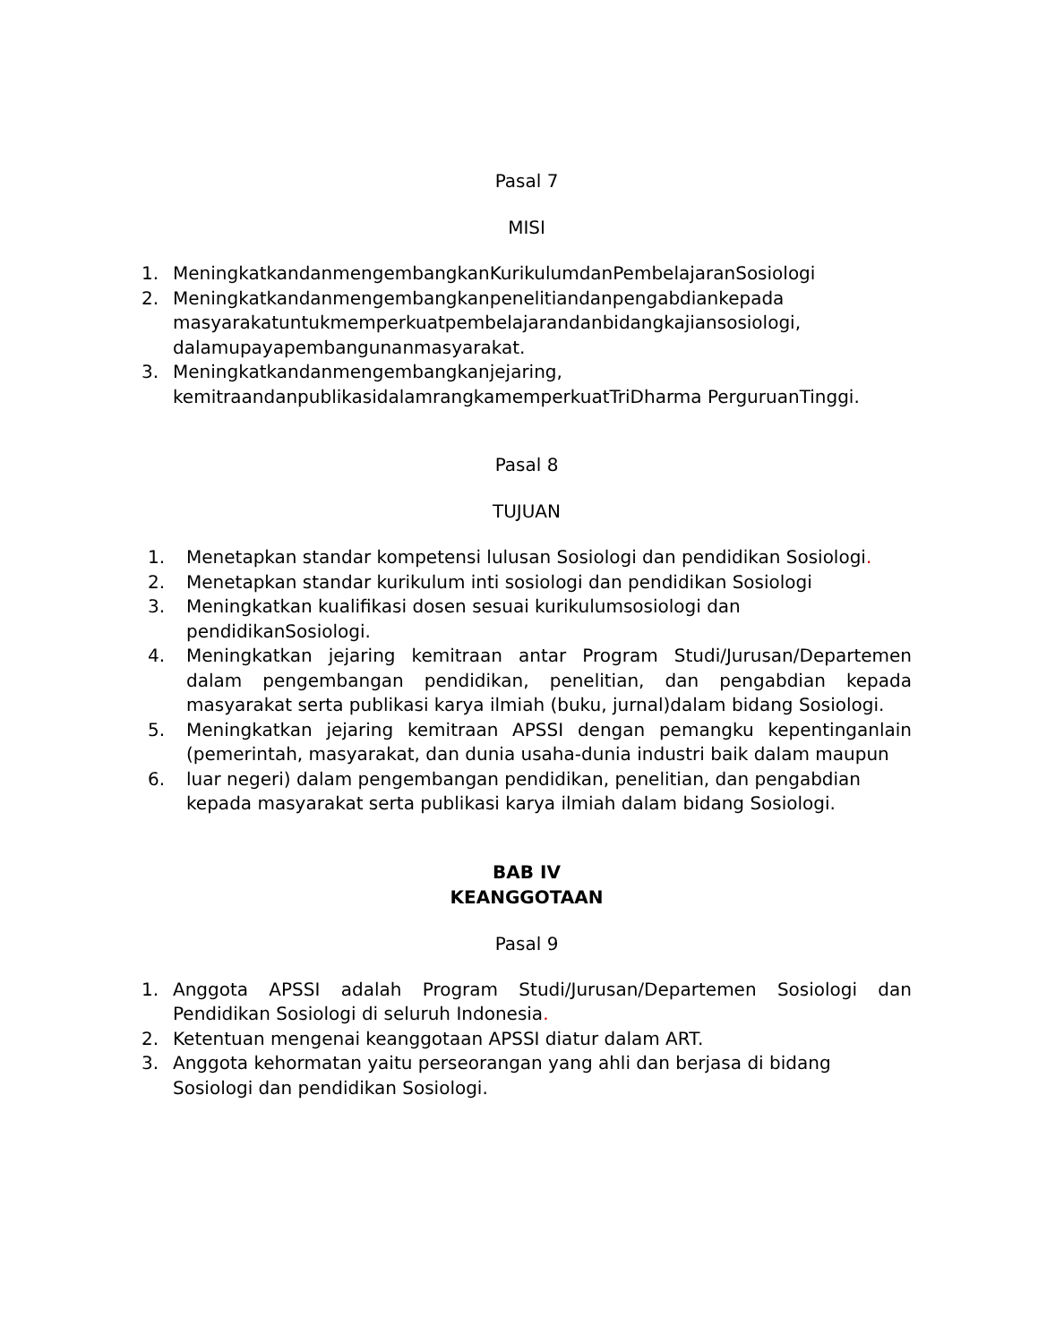Pasal 7
MISI
1. MeningkatkandanmengembangkanKurikulumdanPembelajaranSosiologi
2. Meningkatkandanmengembangkanpenelitiandanpengabdiankepada masyarakatuntukmemperkuatpembelajarandanbidangkajiansosiologi, dalamupayapembangunanmasyarakat.
3. Meningkatkandanmengembangkanjejaring, kemitraandanpublikasidalamrangkamemperkuatTriDharma PerguruanTinggi.
Pasal 8
TUJUAN
1. Menetapkan standar kompetensi lulusan Sosiologi dan pendidikan Sosiologi.
2. Menetapkan standar kurikulum inti sosiologi dan pendidikan Sosiologi
3. Meningkatkan kualifikasi dosen sesuai kurikulumsosiologi dan pendidikanSosiologi.
4. Meningkatkan jejaring kemitraan antar Program Studi/Jurusan/Departemen dalam pengembangan pendidikan, penelitian, dan pengabdian kepada masyarakat serta publikasi karya ilmiah (buku, jurnal)dalam bidang Sosiologi.
5. Meningkatkan jejaring kemitraan APSSI dengan pemangku kepentinganlain (pemerintah, masyarakat, dan dunia usaha-dunia industri baik dalam maupun
6. luar negeri) dalam pengembangan pendidikan, penelitian, dan pengabdian kepada masyarakat serta publikasi karya ilmiah dalam bidang Sosiologi.
BAB IV
KEANGGOTAAN
Pasal 9
1. Anggota APSSI adalah Program Studi/Jurusan/Departemen Sosiologi dan Pendidikan Sosiologi di seluruh Indonesia.
2. Ketentuan mengenai keanggotaan APSSI diatur dalam ART.
3. Anggota kehormatan yaitu perseorangan yang ahli dan berjasa di bidang Sosiologi dan pendidikan Sosiologi.